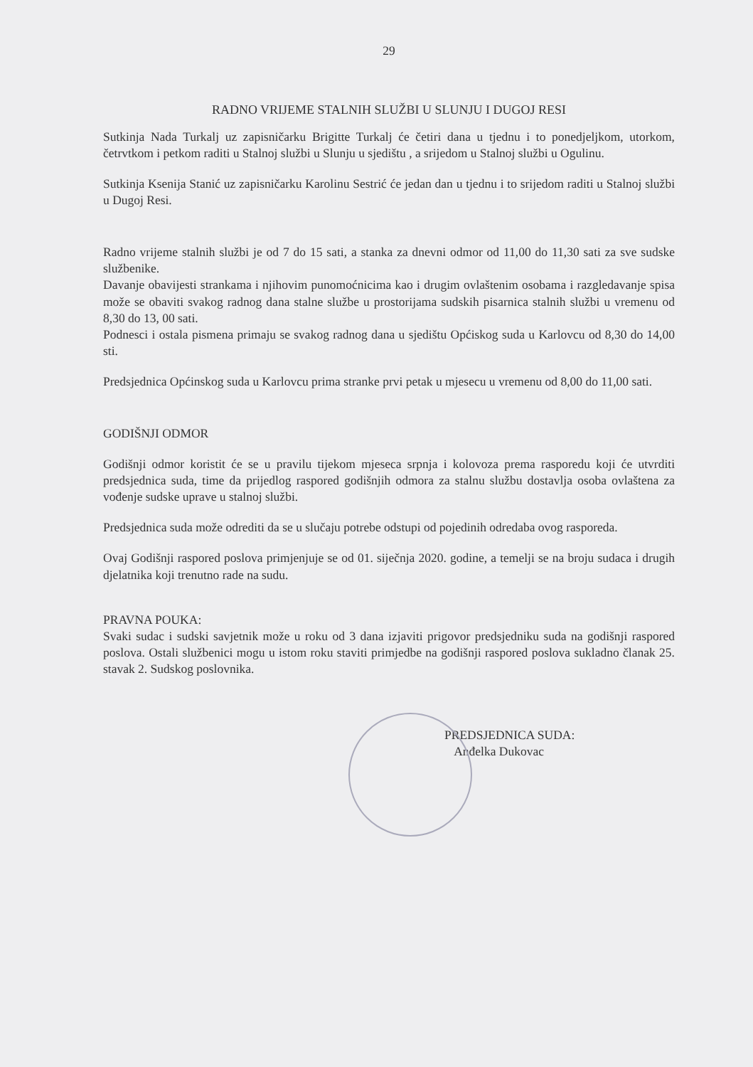29
RADNO VRIJEME STALNIH SLUŽBI U SLUNJU I DUGOJ RESI
Sutkinja Nada Turkalj uz zapisničarku Brigitte Turkalj će četiri dana u tjednu i to ponedjeljkom, utorkom, četrvtkom i petkom raditi u Stalnoj službi u Slunju u sjedištu , a srijedom u Stalnoj službi u Ogulinu.
Sutkinja Ksenija Stanić uz zapisničarku Karolinu Sestrić će jedan dan u tjednu i to srijedom raditi u Stalnoj službi u Dugoj Resi.
Radno vrijeme stalnih službi je od 7 do 15 sati, a stanka za dnevni odmor od 11,00 do 11,30 sati za sve sudske službenike.
Davanje obavijesti strankama i njihovim punomoćnicima kao i drugim ovlaštenim osobama i razgledavanje spisa može se obaviti svakog radnog dana stalne službe u prostorijama sudskih pisarnica stalnih službi u vremenu od 8,30 do 13, 00 sati.
Podnesci i ostala pismena primaju se svakog radnog dana u sjedištu Općiskog suda u Karlovcu od 8,30 do 14,00 sti.
Predsjednica Općinskog suda u Karlovcu prima stranke prvi petak u mjesecu u vremenu od 8,00 do 11,00 sati.
GODIŠNJI ODMOR
Godišnji odmor koristit će se u pravilu tijekom mjeseca srpnja i kolovoza prema rasporedu koji će utvrditi predsjednica suda, time da prijedlog raspored godišnjih odmora za stalnu službu dostavlja osoba ovlaštena za vođenje sudske uprave u stalnoj službi.
Predsjednica suda može odrediti da se u slučaju potrebe odstupi od pojedinih odredaba ovog rasporeda.
Ovaj Godišnji raspored poslova primjenjuje se od 01. siječnja 2020. godine, a temelji se na broju sudaca i drugih djelatnika koji trenutno rade na sudu.
PRAVNA POUKA:
Svaki sudac i sudski savjetnik može u roku od 3 dana izjaviti prigovor predsjedniku suda na godišnji raspored poslova. Ostali službenici mogu u istom roku staviti primjedbe na godišnji raspored poslova sukladno članak 25. stavak 2. Sudskog poslovnika.
PREDSJEDNICA SUDA:
Anđelka Dukovac